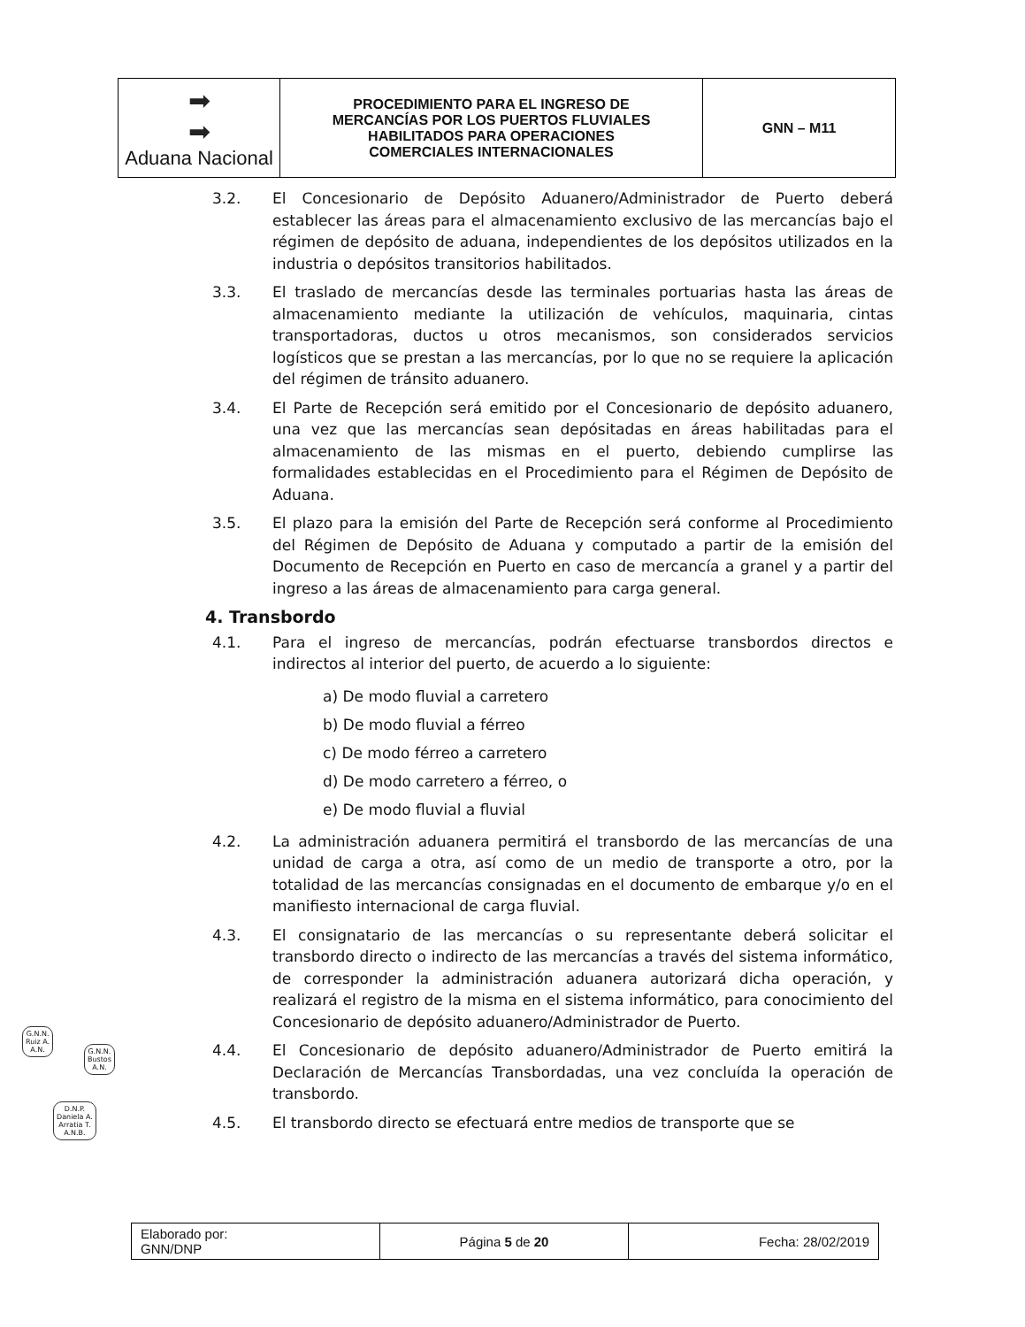| ➡ ➡ Aduana Nacional | PROCEDIMIENTO PARA EL INGRESO DE MERCANCÍAS POR LOS PUERTOS FLUVIALES HABILITADOS PARA OPERACIONES COMERCIALES INTERNACIONALES | GNN – M11 |
3.2. El Concesionario de Depósito Aduanero/Administrador de Puerto deberá establecer las áreas para el almacenamiento exclusivo de las mercancías bajo el régimen de depósito de aduana, independientes de los depósitos utilizados en la industria o depósitos transitorios habilitados.
3.3. El traslado de mercancías desde las terminales portuarias hasta las áreas de almacenamiento mediante la utilización de vehículos, maquinaria, cintas transportadoras, ductos u otros mecanismos, son considerados servicios logísticos que se prestan a las mercancías, por lo que no se requiere la aplicación del régimen de tránsito aduanero.
3.4. El Parte de Recepción será emitido por el Concesionario de depósito aduanero, una vez que las mercancías sean depósitadas en áreas habilitadas para el almacenamiento de las mismas en el puerto, debiendo cumplirse las formalidades establecidas en el Procedimiento para el Régimen de Depósito de Aduana.
3.5. El plazo para la emisión del Parte de Recepción será conforme al Procedimiento del Régimen de Depósito de Aduana y computado a partir de la emisión del Documento de Recepción en Puerto en caso de mercancía a granel y a partir del ingreso a las áreas de almacenamiento para carga general.
4. Transbordo
4.1. Para el ingreso de mercancías, podrán efectuarse transbordos directos e indirectos al interior del puerto, de acuerdo a lo siguiente:
a) De modo fluvial a carretero
b) De modo fluvial a férreo
c) De modo férreo a carretero
d) De modo carretero a férreo, o
e) De modo fluvial a fluvial
4.2. La administración aduanera permitirá el transbordo de las mercancías de una unidad de carga a otra, así como de un medio de transporte a otro, por la totalidad de las mercancías consignadas en el documento de embarque y/o en el manifiesto internacional de carga fluvial.
4.3. El consignatario de las mercancías o su representante deberá solicitar el transbordo directo o indirecto de las mercancías a través del sistema informático, de corresponder la administración aduanera autorizará dicha operación, y realizará el registro de la misma en el sistema informático, para conocimiento del Concesionario de depósito aduanero/Administrador de Puerto.
4.4. El Concesionario de depósito aduanero/Administrador de Puerto emitirá la Declaración de Mercancías Transbordadas, una vez concluída la operación de transbordo.
4.5. El transbordo directo se efectuará entre medios de transporte que se
G.N.N.
Ruiz A.
A.N.
G.N.N.
Bustos
A.N.
D.N.P.
Daniela A.
Arratia T.
A.N.B.
| Elaborado por: GNN/DNP | Página 5 de 20 | Fecha: 28/02/2019 |